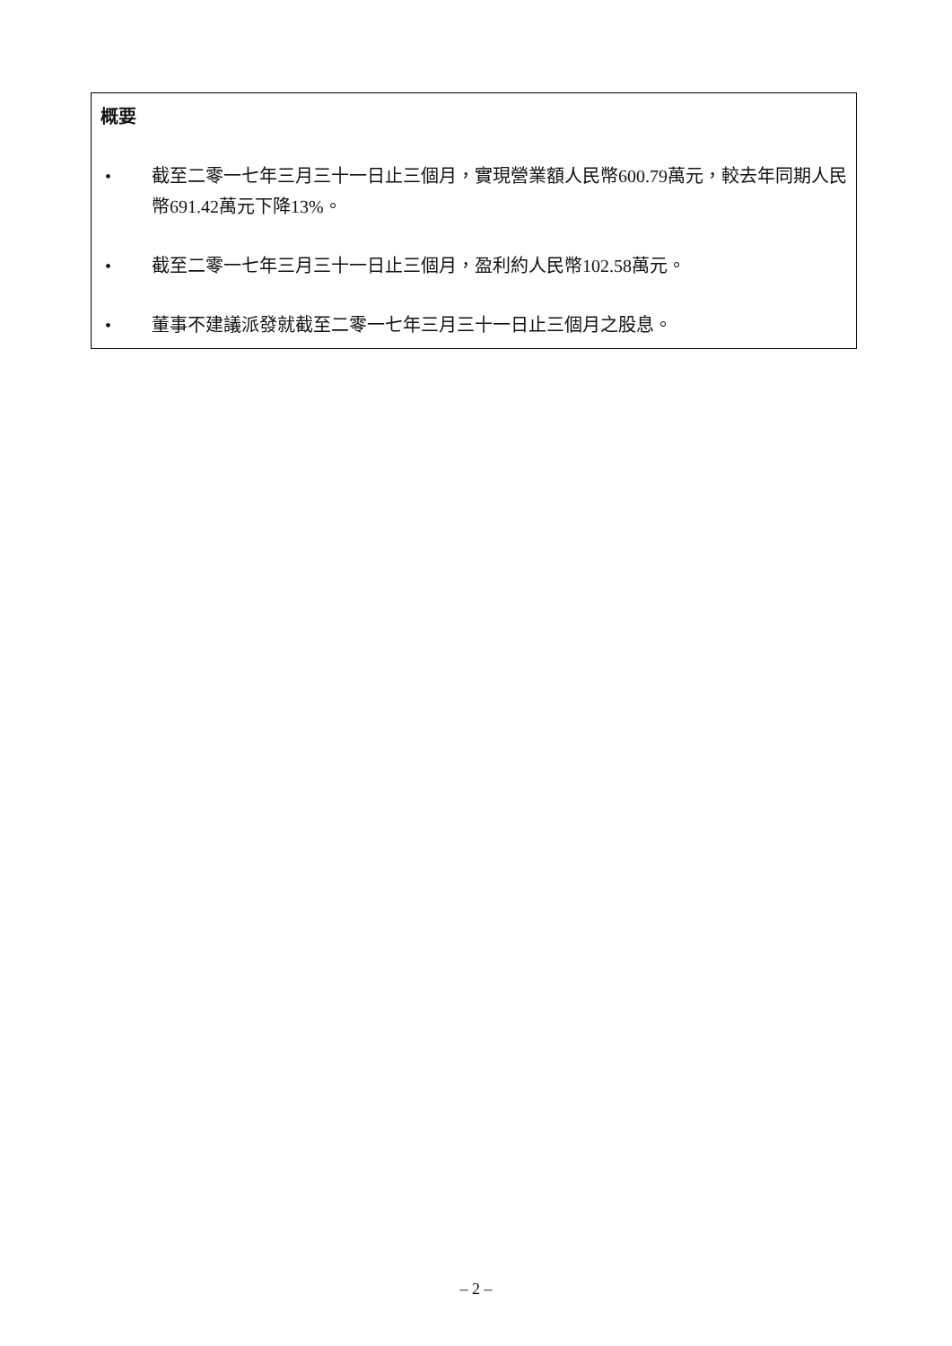概要
• 截至二零一七年三月三十一日止三個月，實現營業額人民幣600.79萬元，較去年同期人民幣691.42萬元下降13%。
• 截至二零一七年三月三十一日止三個月，盈利約人民幣102.58萬元。
• 董事不建議派發就截至二零一七年三月三十一日止三個月之股息。
– 2 –